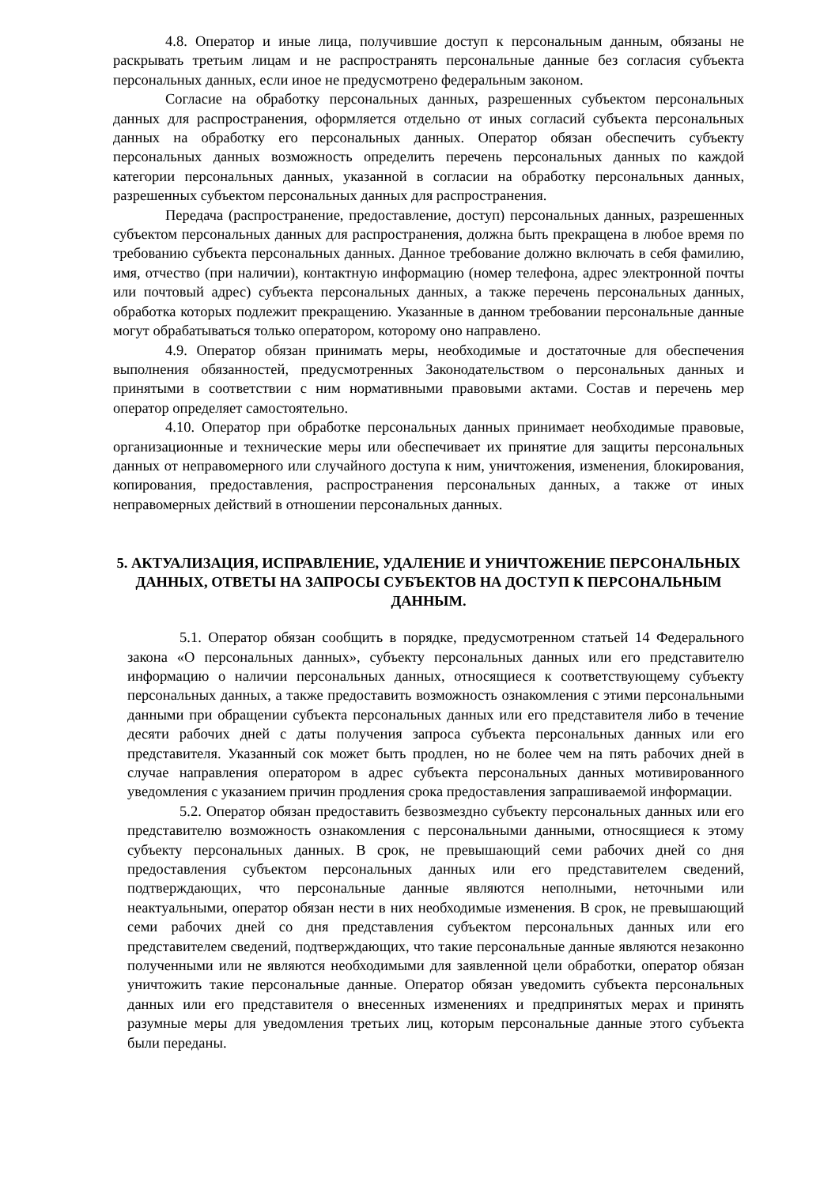4.8. Оператор и иные лица, получившие доступ к персональным данным, обязаны не раскрывать третьим лицам и не распространять персональные данные без согласия субъекта персональных данных, если иное не предусмотрено федеральным законом.
Согласие на обработку персональных данных, разрешенных субъектом персональных данных для распространения, оформляется отдельно от иных согласий субъекта персональных данных на обработку его персональных данных. Оператор обязан обеспечить субъекту персональных данных возможность определить перечень персональных данных по каждой категории персональных данных, указанной в согласии на обработку персональных данных, разрешенных субъектом персональных данных для распространения.
Передача (распространение, предоставление, доступ) персональных данных, разрешенных субъектом персональных данных для распространения, должна быть прекращена в любое время по требованию субъекта персональных данных. Данное требование должно включать в себя фамилию, имя, отчество (при наличии), контактную информацию (номер телефона, адрес электронной почты или почтовый адрес) субъекта персональных данных, а также перечень персональных данных, обработка которых подлежит прекращению. Указанные в данном требовании персональные данные могут обрабатываться только оператором, которому оно направлено.
4.9. Оператор обязан принимать меры, необходимые и достаточные для обеспечения выполнения обязанностей, предусмотренных Законодательством о персональных данных и принятыми в соответствии с ним нормативными правовыми актами. Состав и перечень мер оператор определяет самостоятельно.
4.10. Оператор при обработке персональных данных принимает необходимые правовые, организационные и технические меры или обеспечивает их принятие для защиты персональных данных от неправомерного или случайного доступа к ним, уничтожения, изменения, блокирования, копирования, предоставления, распространения персональных данных, а также от иных неправомерных действий в отношении персональных данных.
5. АКТУАЛИЗАЦИЯ, ИСПРАВЛЕНИЕ, УДАЛЕНИЕ И УНИЧТОЖЕНИЕ ПЕРСОНАЛЬНЫХ ДАННЫХ, ОТВЕТЫ НА ЗАПРОСЫ СУБЪЕКТОВ НА ДОСТУП К ПЕРСОНАЛЬНЫМ ДАННЫМ.
5.1. Оператор обязан сообщить в порядке, предусмотренном статьей 14 Федерального закона «О персональных данных», субъекту персональных данных или его представителю информацию о наличии персональных данных, относящиеся к соответствующему субъекту персональных данных, а также предоставить возможность ознакомления с этими персональными данными при обращении субъекта персональных данных или его представителя либо в течение десяти рабочих дней с даты получения запроса субъекта персональных данных или его представителя. Указанный сок может быть продлен, но не более чем на пять рабочих дней в случае направления оператором в адрес субъекта персональных данных мотивированного уведомления с указанием причин продления срока предоставления запрашиваемой информации.
5.2. Оператор обязан предоставить безвозмездно субъекту персональных данных или его представителю возможность ознакомления с персональными данными, относящиеся к этому субъекту персональных данных. В срок, не превышающий семи рабочих дней со дня предоставления субъектом персональных данных или его представителем сведений, подтверждающих, что персональные данные являются неполными, неточными или неактуальными, оператор обязан нести в них необходимые изменения. В срок, не превышающий семи рабочих дней со дня представления субъектом персональных данных или его представителем сведений, подтверждающих, что такие персональные данные являются незаконно полученными или не являются необходимыми для заявленной цели обработки, оператор обязан уничтожить такие персональные данные. Оператор обязан уведомить субъекта персональных данных или его представителя о внесенных изменениях и предпринятых мерах и принять разумные меры для уведомления третьих лиц, которым персональные данные этого субъекта были переданы.